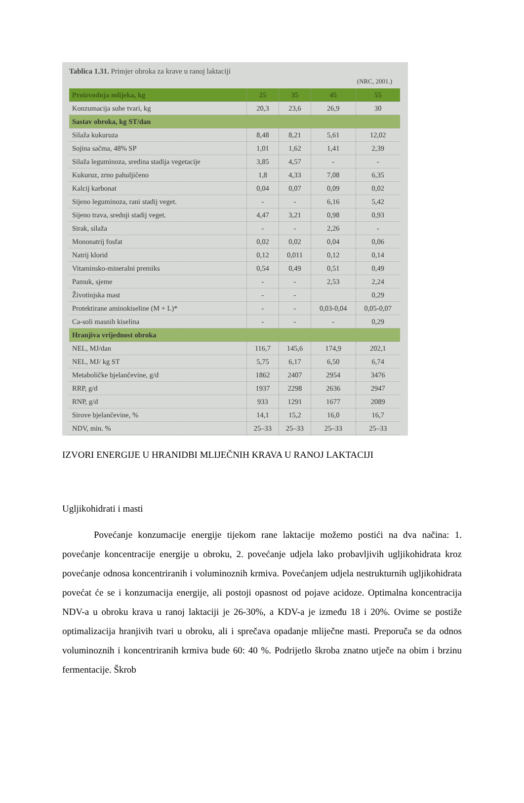Tablica 1.31. Primjer obroka za krave u ranoj laktaciji
(NRC, 2001.)
| Proizvodnja mlijeka, kg | 25 | 35 | 45 | 55 |
| --- | --- | --- | --- | --- |
| Konzumacija suhe tvari, kg | 20,3 | 23,6 | 26,9 | 30 |
| Sastav obroka, kg ST/dan | | | | |
| Silaža kukuruza | 8,48 | 8,21 | 5,61 | 12,02 |
| Sojina sačma, 48% SP | 1,01 | 1,62 | 1,41 | 2,39 |
| Silaža leguminoza, sredina stadija vegetacije | 3,85 | 4,57 | - | - |
| Kukuruz, zrno pahuljičeno | 1,8 | 4,33 | 7,08 | 6,35 |
| Kalcij karbonat | 0,04 | 0,07 | 0,09 | 0,02 |
| Sijeno leguminoza, rani stadij veget. | - | - | 6,16 | 5,42 |
| Sijeno trava, srednji stadij veget. | 4,47 | 3,21 | 0,98 | 0,93 |
| Sirak, silaža | - | - | 2,26 | - |
| Mononatrij fosfat | 0,02 | 0,02 | 0,04 | 0,06 |
| Natrij klorid | 0,12 | 0,011 | 0,12 | 0,14 |
| Vitaminsko-mineralni premiks | 0,54 | 0,49 | 0,51 | 0,49 |
| Pamuk, sjeme | - | - | 2,53 | 2,24 |
| Životinjska mast | - | - | | 0,29 |
| Protektirane aminokiseline (M + L)* | - | - | 0,03-0,04 | 0,05-0,07 |
| Ca-soli masnih kiselina | - | - | - | 0,29 |
| Hranjiva vrijednost obroka | | | | |
| NEL, MJ/dan | 116,7 | 145,6 | 174,9 | 202,1 |
| NEL, MJ/ kg ST | 5,75 | 6,17 | 6,50 | 6,74 |
| Metaboličke bjelančevine, g/d | 1862 | 2407 | 2954 | 3476 |
| RRP, g/d | 1937 | 2298 | 2636 | 2947 |
| RNP, g/d | 933 | 1291 | 1677 | 2089 |
| Sirove bjelančevine, % | 14,1 | 15,2 | 16,0 | 16,7 |
| NDV, min. % | 25–33 | 25–33 | 25–33 | 25–33 |
IZVORI ENERGIJE U HRANIDBI MLIJEČNIH KRAVA U RANOJ LAKTACIJI
Ugljikohidrati i masti
Povećanje konzumacije energije tijekom rane laktacije možemo postići na dva načina: 1. povećanje koncentracije energije u obroku, 2. povećanje udjela lako probavljivih ugljikohidrata kroz povećanje odnosa koncentriranih i voluminoznih krmiva. Povećanjem udjela nestrukturnih ugljikohidrata povećat će se i konzumacija energije, ali postoji opasnost od pojave acidoze. Optimalna koncentracija NDV-a u obroku krava u ranoj laktaciji je 26-30%, a KDV-a je između 18 i 20%. Ovime se postiže optimalizacija hranjivih tvari u obroku, ali i sprečava opadanje mliječne masti. Preporuča se da odnos voluminoznih i koncentriranih krmiva bude 60: 40 %. Podrijetlo škroba znatno utječe na obim i brzinu fermentacije. Škrob